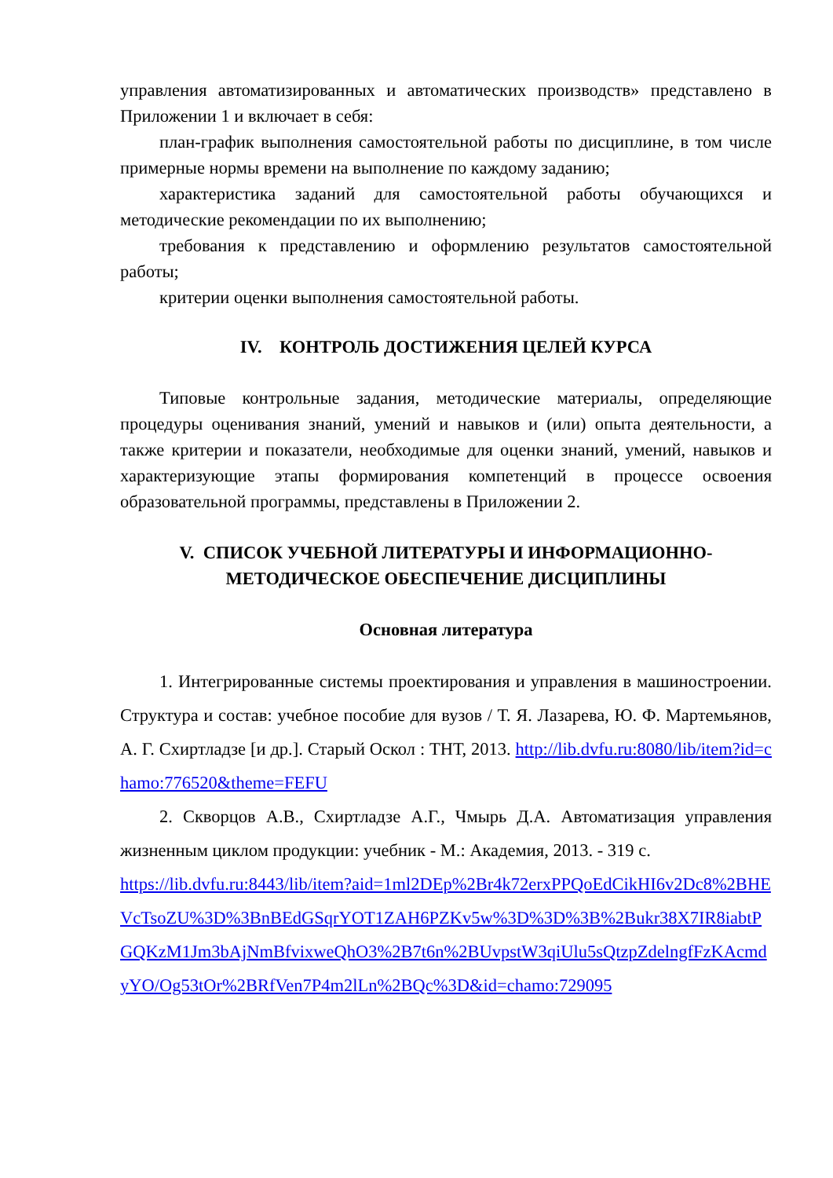управления автоматизированных и автоматических производств» представлено в Приложении 1 и включает в себя:
план-график выполнения самостоятельной работы по дисциплине, в том числе примерные нормы времени на выполнение по каждому заданию;
характеристика заданий для самостоятельной работы обучающихся и методические рекомендации по их выполнению;
требования к представлению и оформлению результатов самостоятельной работы;
критерии оценки выполнения самостоятельной работы.
IV. КОНТРОЛЬ ДОСТИЖЕНИЯ ЦЕЛЕЙ КУРСА
Типовые контрольные задания, методические материалы, определяющие процедуры оценивания знаний, умений и навыков и (или) опыта деятельности, а также критерии и показатели, необходимые для оценки знаний, умений, навыков и характеризующие этапы формирования компетенций в процессе освоения образовательной программы, представлены в Приложении 2.
V. СПИСОК УЧЕБНОЙ ЛИТЕРАТУРЫ И ИНФОРМАЦИОННО-МЕТОДИЧЕСКОЕ ОБЕСПЕЧЕНИЕ ДИСЦИПЛИНЫ
Основная литература
1. Интегрированные системы проектирования и управления в машиностроении. Структура и состав: учебное пособие для вузов / Т. Я. Лазарева, Ю. Ф. Мартемьянов, А. Г. Схиртладзе [и др.]. Старый Оскол : ТНТ, 2013. http://lib.dvfu.ru:8080/lib/item?id=chamo:776520&theme=FEFU
2. Скворцов А.В., Схиртладзе А.Г., Чмырь Д.А. Автоматизация управления жизненным циклом продукции: учебник - М.: Академия, 2013. - 319 с.
https://lib.dvfu.ru:8443/lib/item?aid=1ml2DEp%2Br4k72erxPPQoEdCikHI6v2Dc8%2BHEVcTsoZU%3D%3BnBEdGSqrYOT1ZAH6PZKv5w%3D%3D%3B%2Bukr38X7IR8iabtPGQKzM1Jm3bAjNmBfvixweQhO3%2B7t6n%2BUvpstW3qiUlu5sQtzpZdelngfFzKAcmdyYO/Og53tOr%2BRfVen7P4m2lLn%2BQc%3D&id=chamo:729095